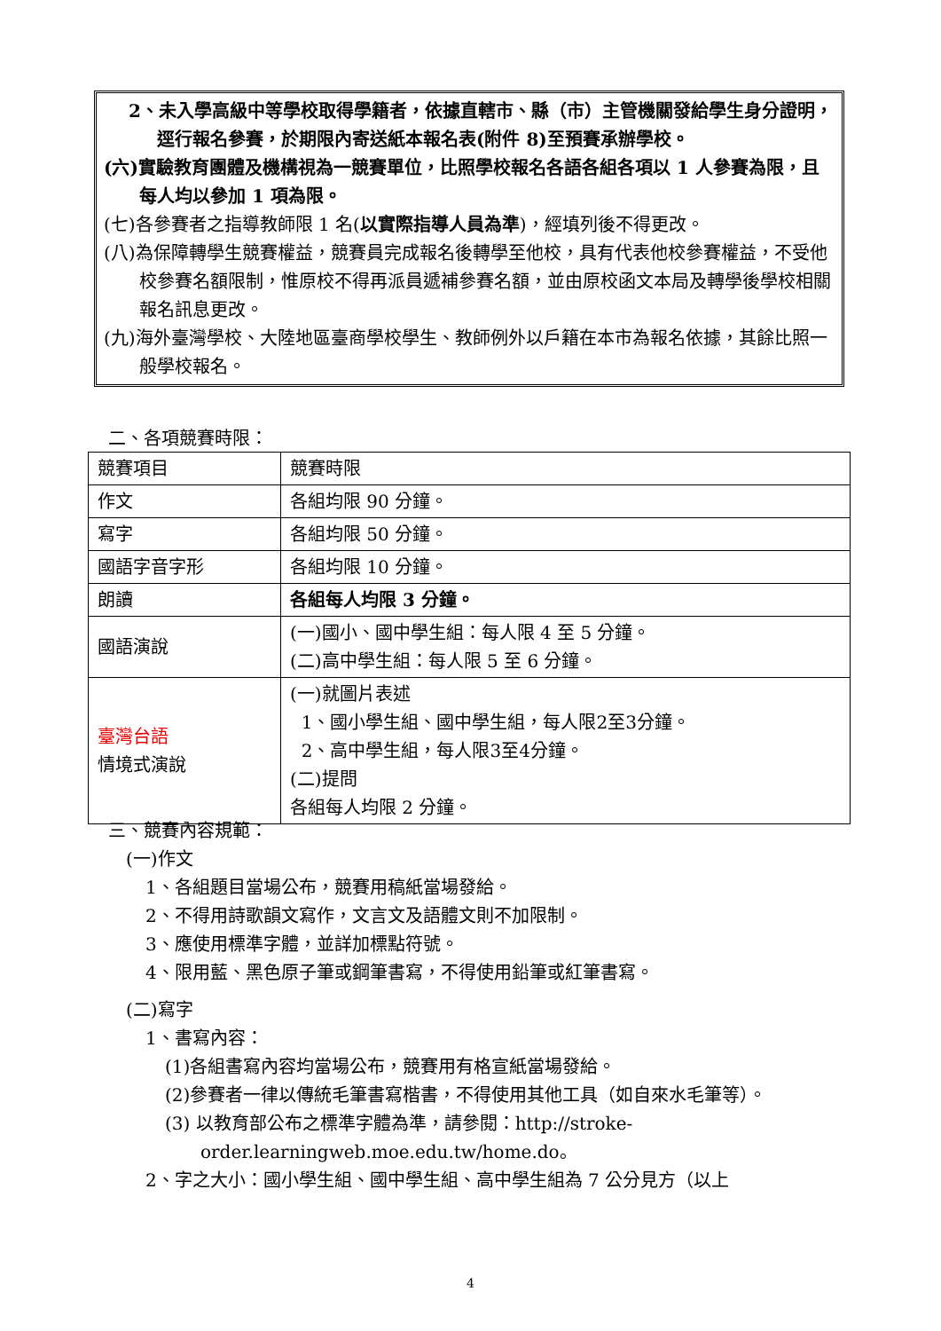2、未入學高級中等學校取得學籍者，依據直轄市、縣（市）主管機關發給學生身分證明，逕行報名參賽，於期限內寄送紙本報名表(附件 8)至預賽承辦學校。
(六)實驗教育團體及機構視為一競賽單位，比照學校報名各語各組各項以 1 人參賽為限，且每人均以參加 1 項為限。
(七)各參賽者之指導教師限 1 名(以實際指導人員為準)，經填列後不得更改。
(八)為保障轉學生競賽權益，競賽員完成報名後轉學至他校，具有代表他校參賽權益，不受他校參賽名額限制，惟原校不得再派員遞補參賽名額，並由原校函文本局及轉學後學校相關報名訊息更改。
(九)海外臺灣學校、大陸地區臺商學校學生、教師例外以戶籍在本市為報名依據，其餘比照一般學校報名。
二、各項競賽時限：
| 競賽項目 | 競賽時限 |
| 作文 | 各組均限 90 分鐘。 |
| 寫字 | 各組均限 50 分鐘。 |
| 國語字音字形 | 各組均限 10 分鐘。 |
| 朗讀 | 各組每人均限 3 分鐘。 |
| 國語演說 | (一)國小、國中學生組：每人限 4 至 5 分鐘。 (二)高中學生組：每人限 5 至 6 分鐘。 |
| 臺灣台語 情境式演說 | (一)就圖片表述 1、國小學生組、國中學生組，每人限2至3分鐘。 2、高中學生組，每人限3至4分鐘。 (二)提問 各組每人均限 2 分鐘。 |
三、競賽內容規範：
(一)作文
1、各組題目當場公布，競賽用稿紙當場發給。
2、不得用詩歌韻文寫作，文言文及語體文則不加限制。
3、應使用標準字體，並詳加標點符號。
4、限用藍、黑色原子筆或鋼筆書寫，不得使用鉛筆或紅筆書寫。
(二)寫字
1、書寫內容：
(1)各組書寫內容均當場公布，競賽用有格宣紙當場發給。
(2)參賽者一律以傳統毛筆書寫楷書，不得使用其他工具（如自來水毛筆等）。
(3) 以教育部公布之標準字體為準，請參閱：http://stroke-order.learningweb.moe.edu.tw/home.do。
2、字之大小：國小學生組、國中學生組、高中學生組為 7 公分見方（以上
4